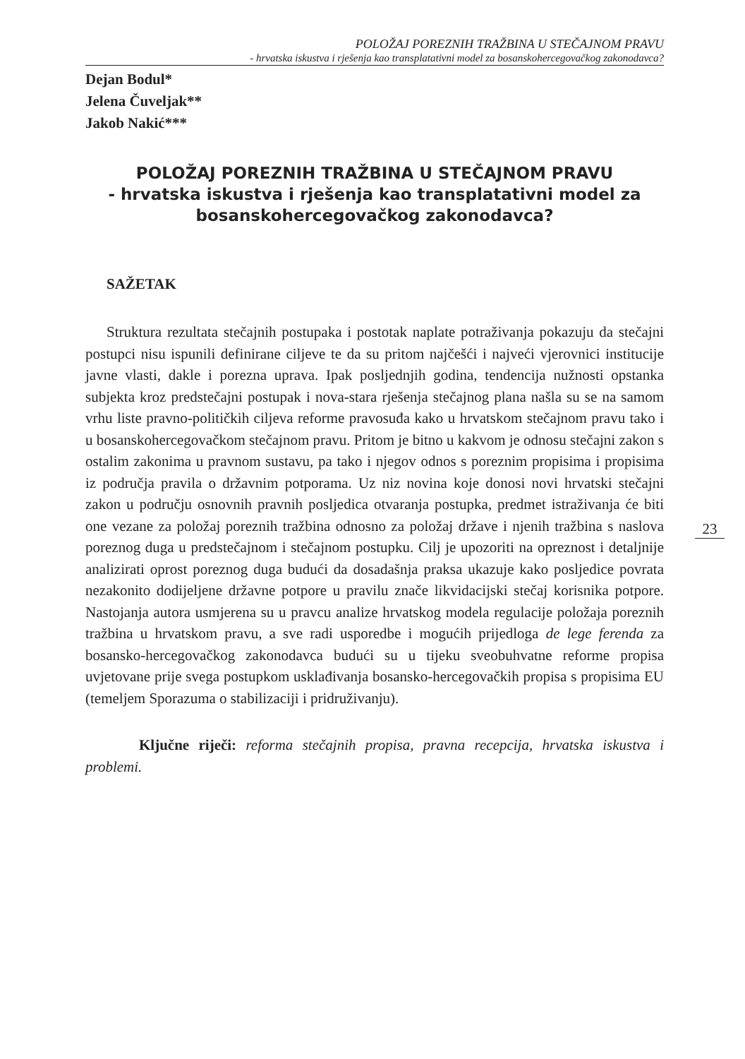POLOŽAJ POREZNIH TRAŽBINA U STEČAJNOM PRAVU
- hrvatska iskustva i rješenja kao transplatativni model za bosanskohercegovačkog zakonodavca?
Dejan Bodul*
Jelena Čuveljak**
Jakob Nakić***
POLOŽAJ POREZNIH TRAŽBINA U STEČAJNOM PRAVU
- hrvatska iskustva i rješenja kao transplatativni model za bosanskohercegovačkog zakonodavca?
SAŽETAK
Struktura rezultata stečajnih postupaka i postotak naplate potraživanja pokazuju da stečajni postupci nisu ispunili definirane ciljeve te da su pritom najčešći i najveći vjerovnici institucije javne vlasti, dakle i porezna uprava. Ipak posljednjih godina, tendencija nužnosti opstanka subjekta kroz predstečajni postupak i nova-stara rješenja stečajnog plana našla su se na samom vrhu liste pravno-političkih ciljeva reforme pravosuđa kako u hrvatskom stečajnom pravu tako i u bosanskohercegovačkom stečajnom pravu. Pritom je bitno u kakvom je odnosu stečajni zakon s ostalim zakonima u pravnom sustavu, pa tako i njegov odnos s poreznim propisima i propisima iz područja pravila o državnim potporama. Uz niz novina koje donosi novi hrvatski stečajni zakon u području osnovnih pravnih posljedica otvaranja postupka, predmet istraživanja će biti one vezane za položaj poreznih tražbina odnosno za položaj države i njenih tražbina s naslova poreznog duga u predstečajnom i stečajnom postupku. Cilj je upozoriti na opreznost i detaljnije analizirati oprost poreznog duga budući da dosadašnja praksa ukazuje kako posljedice povrata nezakonito dodijeljene državne potpore u pravilu znače likvidacijski stečaj korisnika potpore. Nastojanja autora usmjerena su u pravcu analize hrvatskog modela regulacije položaja poreznih tražbina u hrvatskom pravu, a sve radi usporedbe i mogućih prijedloga de lege ferenda za bosansko-hercegovačkog zakonodavca budući su u tijeku sveobuhvatne reforme propisa uvjetovane prije svega postupkom usklađivanja bosansko-hercegovačkih propisa s propisima EU (temeljem Sporazuma o stabilizaciji i pridruživanju).
Ključne riječi: reforma stečajnih propisa, pravna recepcija, hrvatska iskustva i problemi.
23